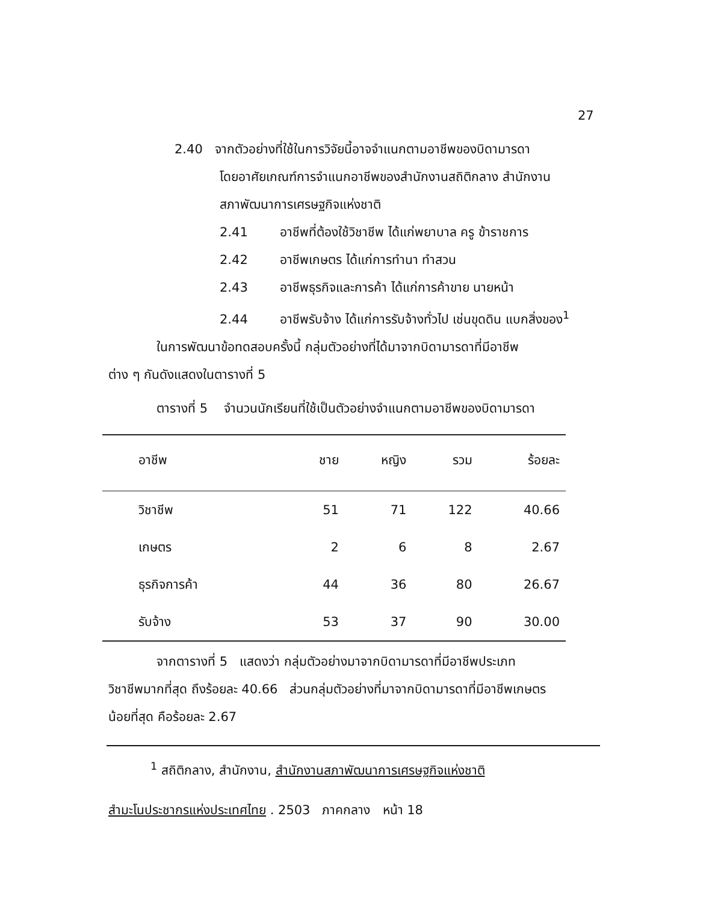27
2.40 จากตัวอย่างที่ใช้ในการวิจัยนี้อาจจำแนกตามอาชีพของบิดามารดา
โดยอาศัยเกณฑ์การจำแนกอาชีพของสำนักงานสถิติกลาง สำนักงาน
สภาพัฒนาการเศรษฐกิจแห่งชาติ
2.41 อาชีพที่ต้องใช้วิชาชีพ ได้แก่พยาบาล ครู ข้าราชการ
2.42 อาชีพเกษตร ได้แก่การทำนา ทำสวน
2.43 อาชีพธุรกิจและการค้า ได้แก่การค้าขาย นายหน้า
2.44 อาชีพรับจ้าง ได้แก่การรับจ้างทั่วไป เช่นขุดดิน แบกสิ่งของ<sup>1</sup>
ในการพัฒนาข้อทดสอบครั้งนี้ กลุ่มตัวอย่างที่ได้มาจากบิดามารดาที่มีอาชีพ
ต่าง ๆ กันดังแสดงในตารางที่ 5
ตารางที่ 5 จำนวนนักเรียนที่ใช้เป็นตัวอย่างจำแนกตามอาชีพของบิดามารดา
| อาชีพ | ชาย | หญิง | รวม | ร้อยละ |
| --- | --- | --- | --- | --- |
| วิชาชีพ | 51 | 71 | 122 | 40.66 |
| เกษตร | 2 | 6 | 8 | 2.67 |
| ธุรกิจการค้า | 44 | 36 | 80 | 26.67 |
| รับจ้าง | 53 | 37 | 90 | 30.00 |
จากตารางที่ 5 แสดงว่า กลุ่มตัวอย่างมาจากบิดามารดาที่มีอาชีพประเภท
วิชาชีพมากที่สุด ถึงร้อยละ 40.66 ส่วนกลุ่มตัวอย่างที่มาจากบิดามารดาที่มีอาชีพเกษตร
น้อยที่สุด คือร้อยละ 2.67
<sup>1</sup> สถิติกลาง, สำนักงาน, สำนักงานสภาพัฒนาการเศรษฐกิจแห่งชาติ
สำมะโนประชากรแห่งประเทศไทย . 2503 ภาคกลาง หน้า 18